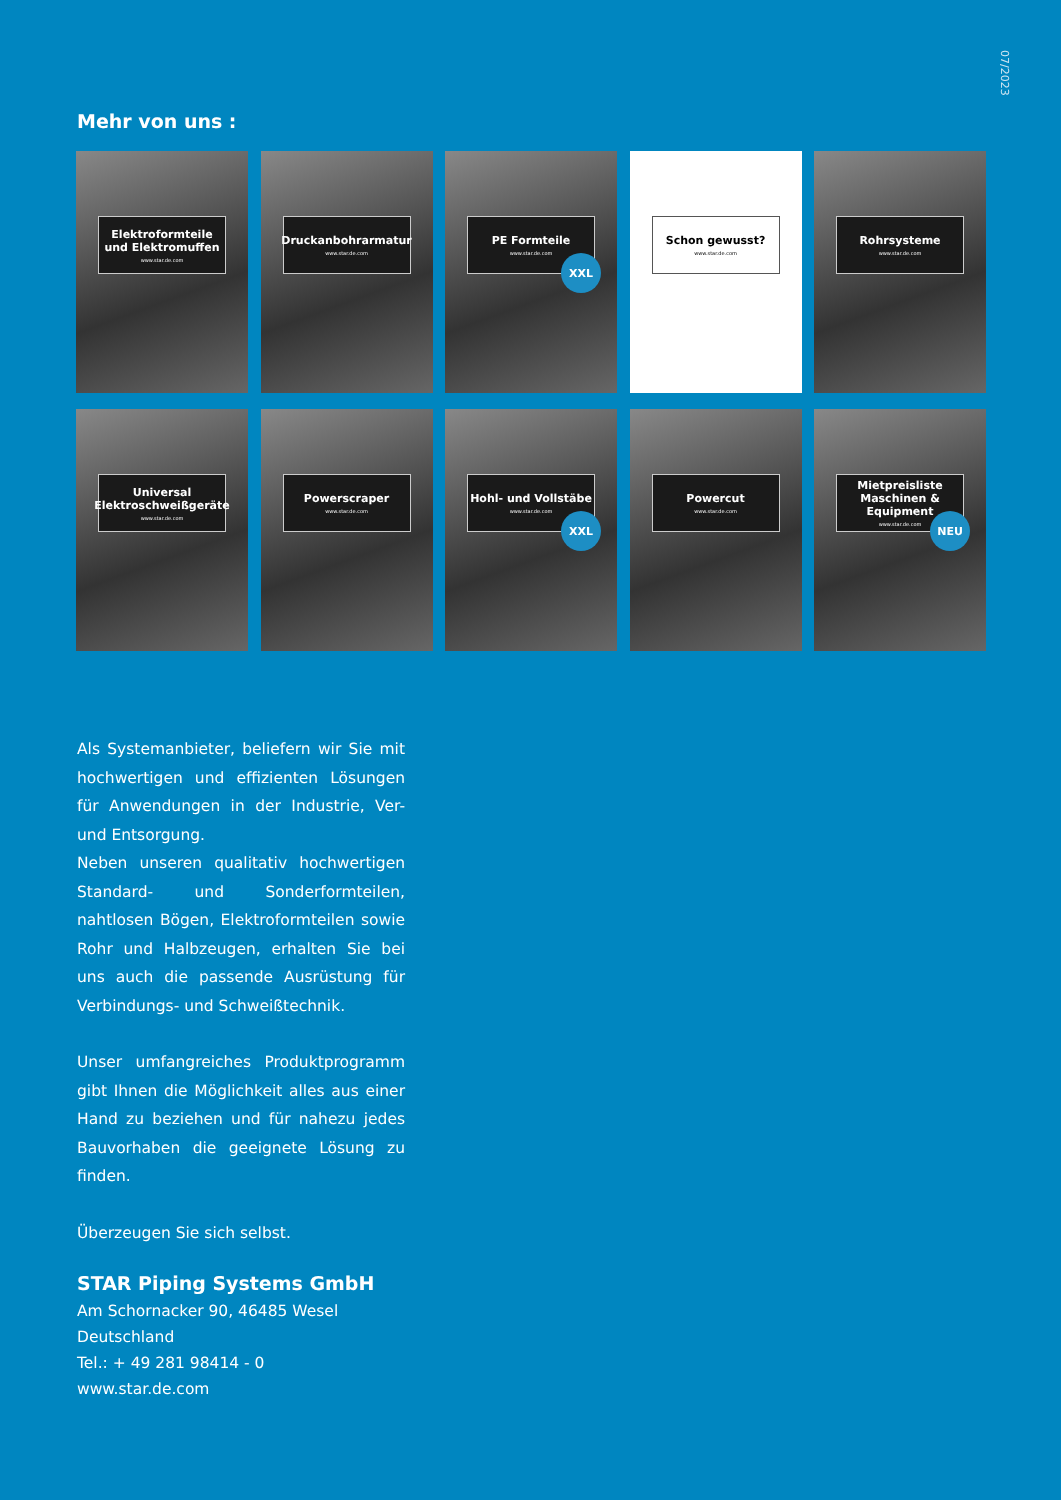07/2023
Mehr von uns :
Elektroformteile
und Elektromuffen
www.star.de.com
Druckanbohrarmatur
www.star.de.com
PE Formteile
www.star.de.com
XXL
Schon gewusst?
www.star.de.com
Rohrsysteme
www.star.de.com
Universal
Elektroschweißgeräte
www.star.de.com
Powerscraper
www.star.de.com
Hohl- und Vollstäbe
www.star.de.com
XXL
Powercut
www.star.de.com
Mietpreisliste
Maschinen & Equipment
www.star.de.com
NEU
Als Systemanbieter, beliefern wir Sie mit hochwertigen und effizienten Lösungen für Anwendungen in der Industrie, Ver- und Entsorgung.
Neben unseren qualitativ hochwertigen Standard- und Sonderformteilen, nahtlosen Bögen, Elektroformteilen sowie Rohr und Halbzeugen, erhalten Sie bei uns auch die passende Ausrüstung für Verbindungs- und Schweißtechnik.
Unser umfangreiches Produktprogramm gibt Ihnen die Möglichkeit alles aus einer Hand zu beziehen und für nahezu jedes Bauvorhaben die geeignete Lösung zu finden.
Überzeugen Sie sich selbst.
STAR Piping Systems GmbH
Am Schornacker 90, 46485 Wesel
Deutschland
Tel.: + 49 281 98414 - 0
www.star.de.com